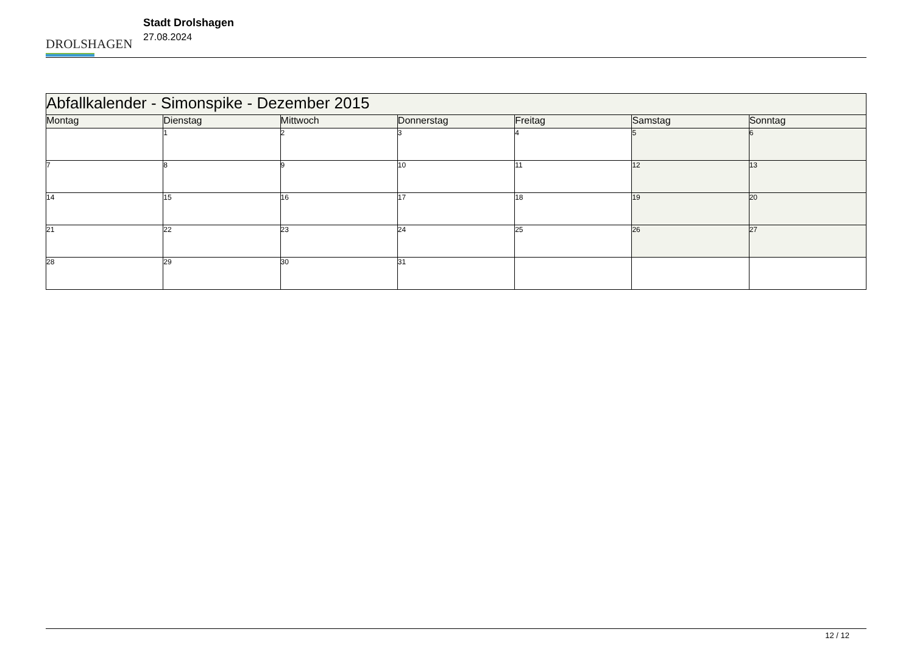DROLSHAGEN
Stadt Drolshagen
27.08.2024
| Abfallkalender - Simonspike - Dezember 2015 | | | | | | |
| --- | --- | --- | --- | --- | --- | --- |
| Montag | Dienstag | Mittwoch | Donnerstag | Freitag | Samstag | Sonntag |
| | 1 | 2 | 3 | 4 | 5 | 6 |
| 7 | 8 | 9 | 10 | 11 | 12 | 13 |
| 14 | 15 | 16 | 17 | 18 | 19 | 20 |
| 21 | 22 | 23 | 24 | 25 | 26 | 27 |
| 28 | 29 | 30 | 31 | | | |
12 / 12